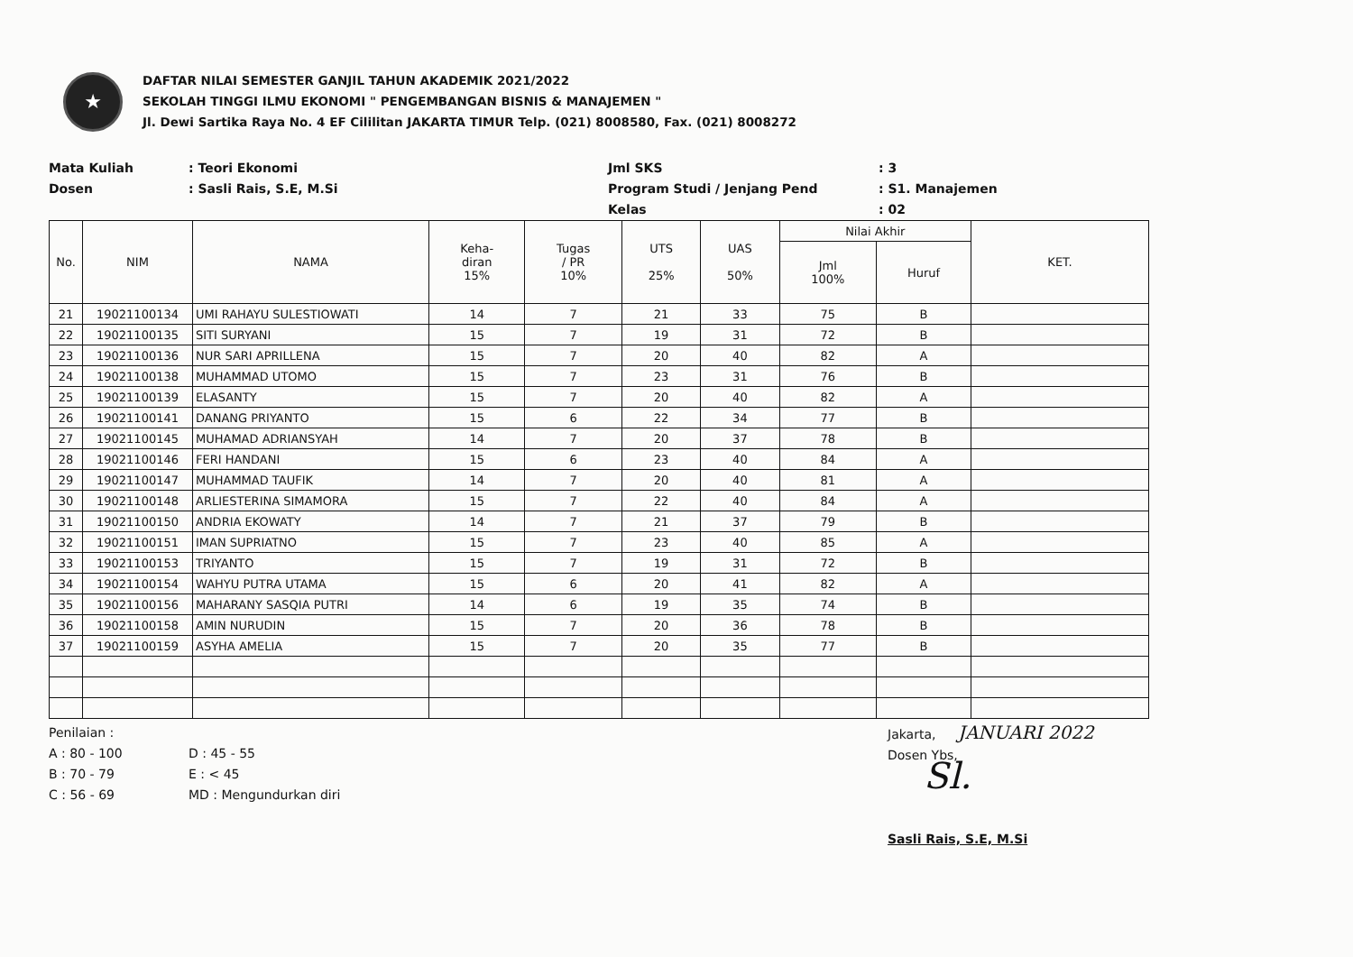★
DAFTAR NILAI SEMESTER GANJIL TAHUN AKADEMIK 2021/2022
SEKOLAH TINGGI ILMU EKONOMI " PENGEMBANGAN BISNIS & MANAJEMEN "
Jl. Dewi Sartika Raya No. 4 EF Cililitan JAKARTA TIMUR Telp. (021) 8008580, Fax. (021) 8008272
Mata Kuliah
: Teori Ekonomi
Jml SKS
: 3
Dosen
: Sasli Rais, S.E, M.Si
Program Studi / Jenjang Pend
: S1. Manajemen
Kelas
: 02
| No. | NIM | NAMA | Keha- diran 15% | Tugas / PR 10% | UTS 25% | UAS 50% | Nilai Akhir | | KET. |
| --- | --- | --- | --- | --- | --- | --- | --- | --- | --- |
| | | | | | | | Jml 100% | Huruf | |
| 21 | 19021100134 | UMI RAHAYU SULESTIOWATI | 14 | 7 | 21 | 33 | 75 | B | |
| 22 | 19021100135 | SITI SURYANI | 15 | 7 | 19 | 31 | 72 | B | |
| 23 | 19021100136 | NUR SARI APRILLENA | 15 | 7 | 20 | 40 | 82 | A | |
| 24 | 19021100138 | MUHAMMAD UTOMO | 15 | 7 | 23 | 31 | 76 | B | |
| 25 | 19021100139 | ELASANTY | 15 | 7 | 20 | 40 | 82 | A | |
| 26 | 19021100141 | DANANG PRIYANTO | 15 | 6 | 22 | 34 | 77 | B | |
| 27 | 19021100145 | MUHAMAD ADRIANSYAH | 14 | 7 | 20 | 37 | 78 | B | |
| 28 | 19021100146 | FERI HANDANI | 15 | 6 | 23 | 40 | 84 | A | |
| 29 | 19021100147 | MUHAMMAD TAUFIK | 14 | 7 | 20 | 40 | 81 | A | |
| 30 | 19021100148 | ARLIESTERINA SIMAMORA | 15 | 7 | 22 | 40 | 84 | A | |
| 31 | 19021100150 | ANDRIA EKOWATY | 14 | 7 | 21 | 37 | 79 | B | |
| 32 | 19021100151 | IMAN SUPRIATNO | 15 | 7 | 23 | 40 | 85 | A | |
| 33 | 19021100153 | TRIYANTO | 15 | 7 | 19 | 31 | 72 | B | |
| 34 | 19021100154 | WAHYU PUTRA UTAMA | 15 | 6 | 20 | 41 | 82 | A | |
| 35 | 19021100156 | MAHARANY SASQIA PUTRI | 14 | 6 | 19 | 35 | 74 | B | |
| 36 | 19021100158 | AMIN NURUDIN | 15 | 7 | 20 | 36 | 78 | B | |
| 37 | 19021100159 | ASYHA AMELIA | 15 | 7 | 20 | 35 | 77 | B | |
Penilaian :
A : 80 - 100
D : 45 - 55
B : 70 - 79
E : < 45
C : 56 - 69
MD : Mengundurkan diri
Jakarta, JANUARI 2022
Dosen Ybs,
Sl.
Sasli Rais, S.E, M.Si